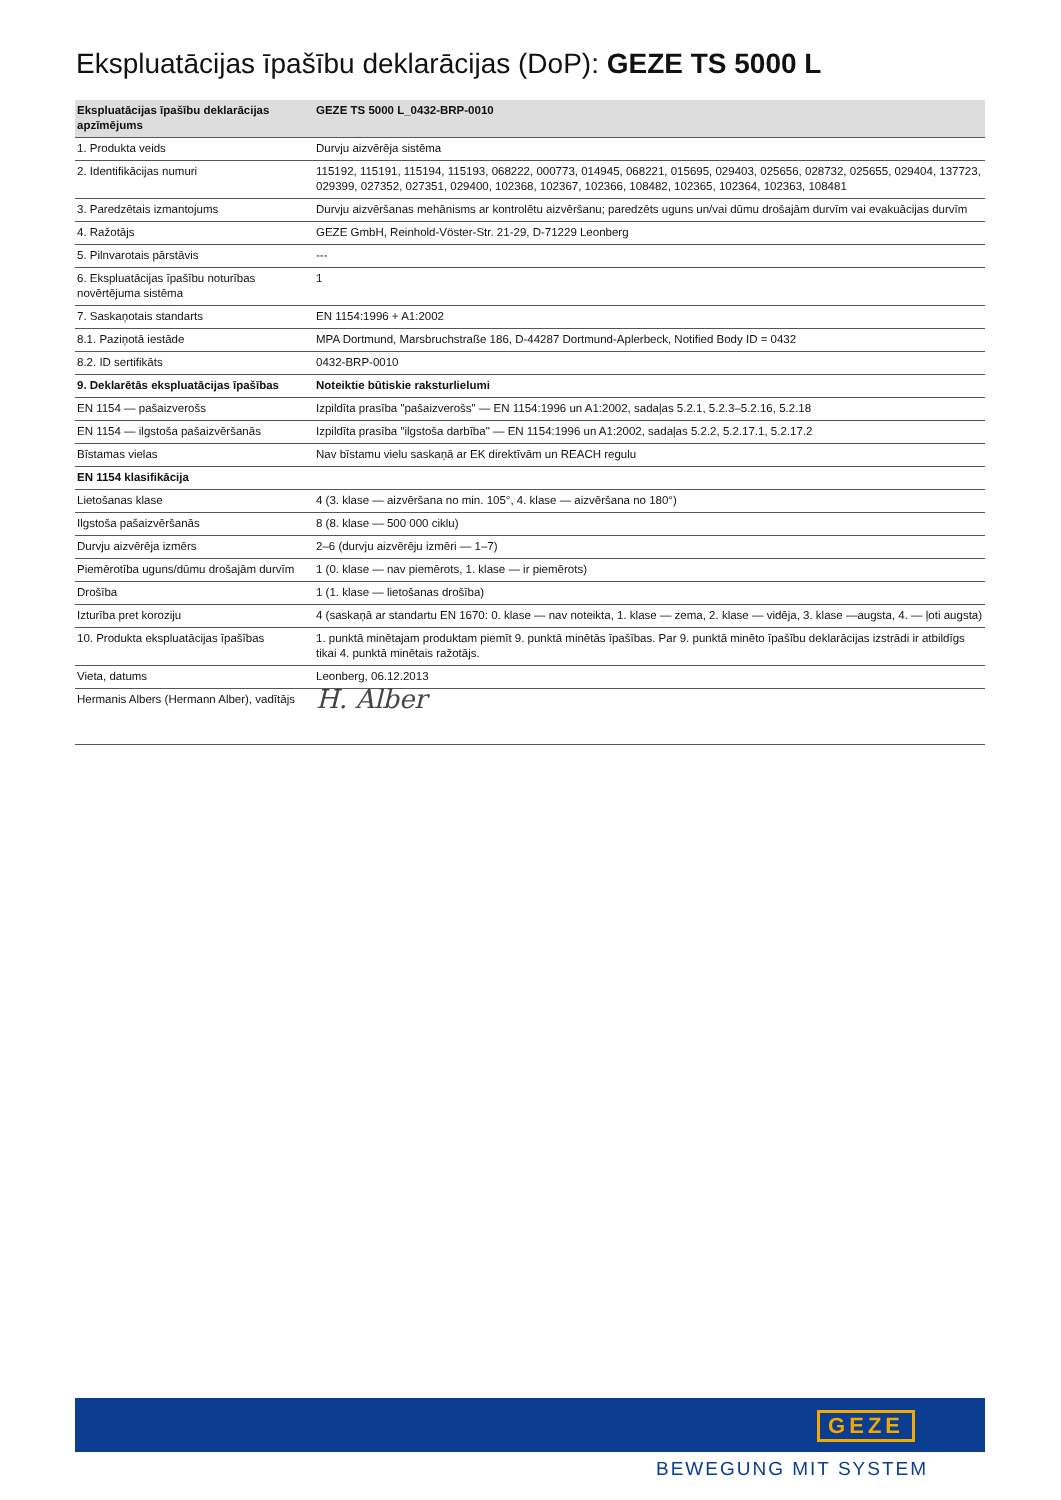Ekspluatācijas īpašību deklarācijas (DoP): GEZE TS 5000 L
| Ekspluatācijas īpašību deklarācijas apzīmējums | GEZE TS 5000 L_0432-BRP-0010 |
| --- | --- |
| 1. Produkta veids | Durvju aizvērēja sistēma |
| 2. Identifikācijas numuri | 115192, 115191, 115194, 115193, 068222, 000773, 014945, 068221, 015695, 029403, 025656, 028732, 025655, 029404, 137723, 029399, 027352, 027351, 029400, 102368, 102367, 102366, 108482, 102365, 102364, 102363, 108481 |
| 3. Paredzētais izmantojums | Durvju aizvēršanas mehānisms ar kontrolētu aizvēršanu; paredzēts uguns un/vai dūmu drošajām durvīm vai evakuācijas durvīm |
| 4. Ražotājs | GEZE GmbH, Reinhold-Vöster-Str. 21-29, D-71229 Leonberg |
| 5. Pilnvarotais pārstāvis | --- |
| 6. Ekspluatācijas īpašību noturības novērtējuma sistēma | 1 |
| 7. Saskaņotais standarts | EN 1154:1996 + A1:2002 |
| 8.1. Paziņotā iestāde | MPA Dortmund, Marsbruchstraße 186, D-44287 Dortmund-Aplerbeck, Notified Body ID = 0432 |
| 8.2. ID sertifikāts | 0432-BRP-0010 |
| 9. Deklarētās ekspluatācijas īpašības | Noteiktie būtiskie raksturlielumi |
| EN 1154 — pašaizverošs | Izpildīta prasība "pašaizverošs" — EN 1154:1996 un A1:2002, sadaļas 5.2.1, 5.2.3–5.2.16, 5.2.18 |
| EN 1154 — ilgstoša pašaizvēršanās | Izpildīta prasība "ilgstoša darbība" — EN 1154:1996 un A1:2002, sadaļas 5.2.2, 5.2.17.1, 5.2.17.2 |
| Bīstamas vielas | Nav bīstamu vielu saskaņā ar EK direktīvām un REACH regulu |
| EN 1154 klasifikācija | |
| Lietošanas klase | 4 (3. klase — aizvēršana no min. 105°, 4. klase — aizvēršana no 180°) |
| Ilgstoša pašaizvēršanās | 8 (8. klase — 500 000 ciklu) |
| Durvju aizvērēja izmērs | 2–6 (durvju aizvērēju izmēri — 1–7) |
| Piemērotība uguns/dūmu drošajām durvīm | 1 (0. klase — nav piemērots, 1. klase — ir piemērots) |
| Drošība | 1 (1. klase — lietošanas drošība) |
| Izturība pret koroziju | 4 (saskaņā ar standartu EN 1670: 0. klase — nav noteikta, 1. klase — zema, 2. klase — vidēja, 3. klase —augsta, 4. — ļoti augsta) |
| 10. Produkta ekspluatācijas īpašības | 1. punktā minētajam produktam piemīt 9. punktā minētās īpašības. Par 9. punktā minēto īpašību deklarācijas izstrādi ir atbildīgs tikai 4. punktā minētais ražotājs. |
| Vieta, datums | Leonberg, 06.12.2013 |
| Hermanis Albers (Hermann Alber), vadītājs | H. Alber |
GEZE
BEWEGUNG MIT SYSTEM